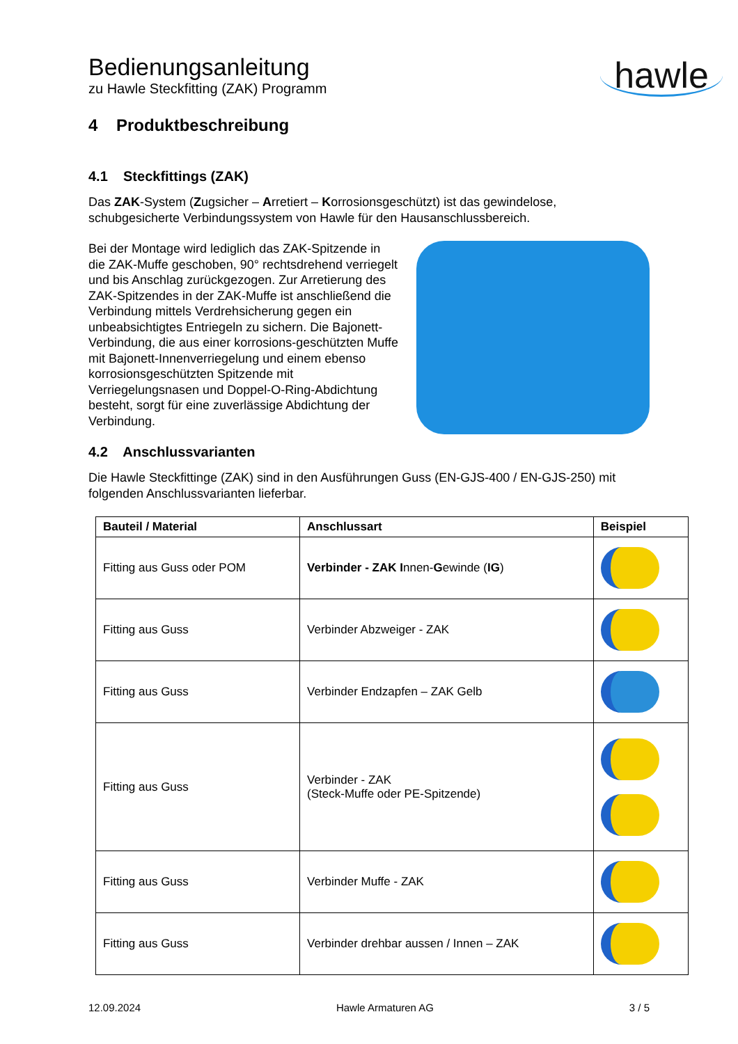Bedienungsanleitung
zu Hawle Steckfitting (ZAK) Programm
hawle
4 Produktbeschreibung
4.1 Steckfittings (ZAK)
Das ZAK-System (Zugsicher – Arretiert – Korrosionsgeschützt) ist das gewindelose, schubgesicherte Verbindungssystem von Hawle für den Hausanschlussbereich.
Bei der Montage wird lediglich das ZAK-Spitzende in die ZAK-Muffe geschoben, 90° rechtsdrehend verriegelt und bis Anschlag zurückgezogen. Zur Arretierung des ZAK-Spitzendes in der ZAK-Muffe ist anschließend die Verbindung mittels Verdrehsicherung gegen ein unbeabsichtigtes Entriegeln zu sichern. Die Bajonett-Verbindung, die aus einer korrosions-geschützten Muffe mit Bajonett-Innenverriegelung und einem ebenso korrosionsgeschützten Spitzende mit Verriegelungsnasen und Doppel-O-Ring-Abdichtung besteht, sorgt für eine zuverlässige Abdichtung der Verbindung.
4.2 Anschlussvarianten
Die Hawle Steckfittinge (ZAK) sind in den Ausführungen Guss (EN-GJS-400 / EN-GJS-250) mit folgenden Anschlussvarianten lieferbar.
| Bauteil / Material | Anschlussart | Beispiel |
| --- | --- | --- |
| Fitting aus Guss oder POM | Verbinder - ZAK I nnen- G ewinde ( IG ) | |
| Fitting aus Guss | Verbinder Abzweiger - ZAK | |
| Fitting aus Guss | Verbinder Endzapfen – ZAK Gelb | |
| Fitting aus Guss | Verbinder - ZAK (Steck-Muffe oder PE-Spitzende) | |
| Fitting aus Guss | Verbinder Muffe - ZAK | |
| Fitting aus Guss | Verbinder drehbar aussen / Innen – ZAK | |
12.09.2024 Hawle Armaturen AG 3 / 5